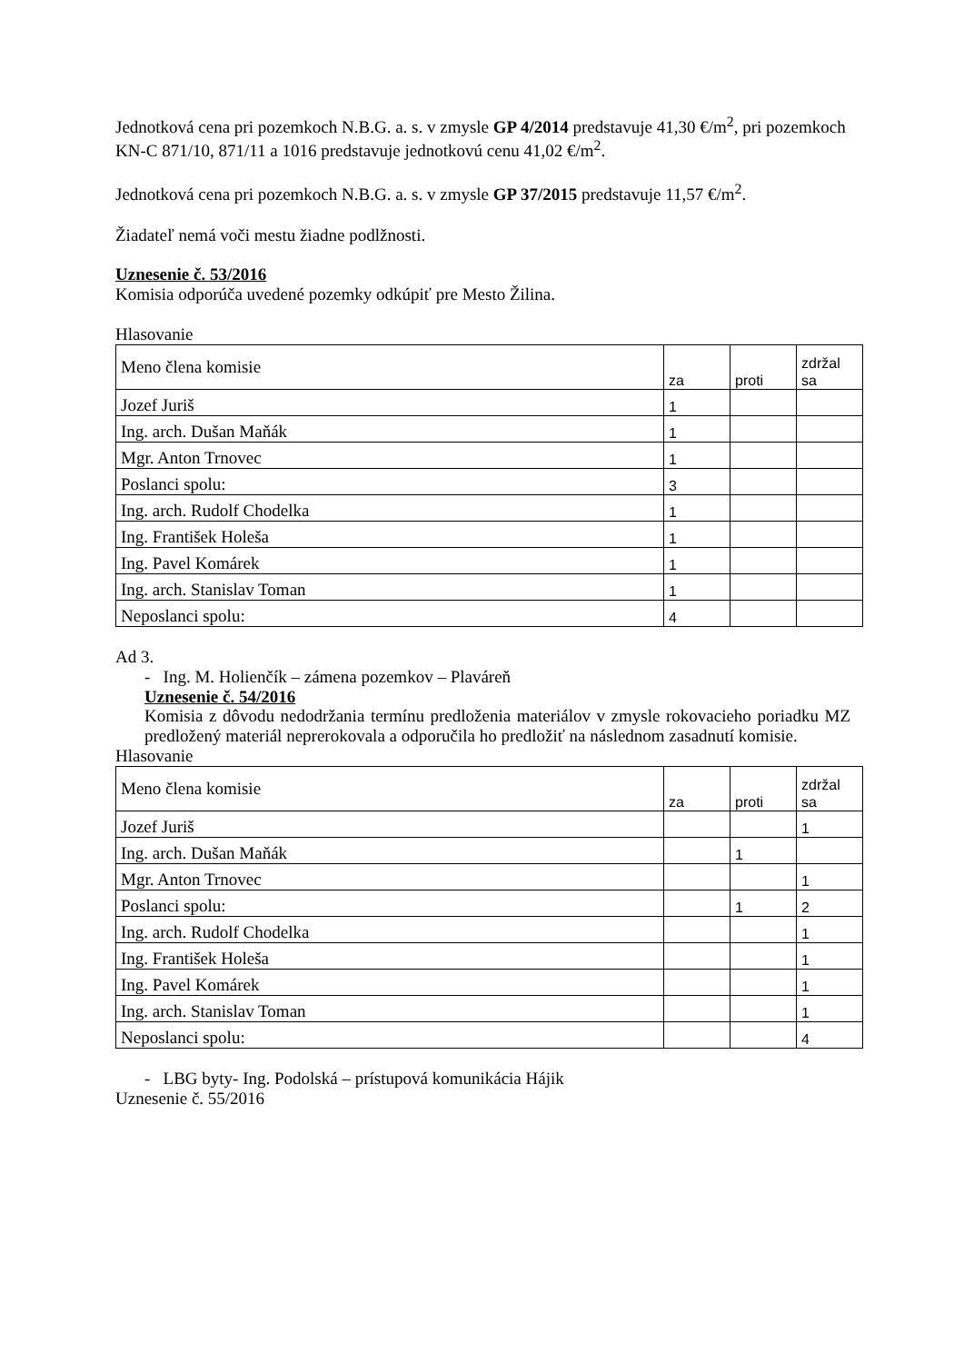Jednotková cena pri pozemkoch N.B.G. a. s. v zmysle GP 4/2014 predstavuje 41,30 €/m<sup>2</sup>, pri pozemkoch KN-C 871/10, 871/11 a 1016 predstavuje jednotkovú cenu 41,02 €/m<sup>2</sup>.
Jednotková cena pri pozemkoch N.B.G. a. s. v zmysle GP 37/2015 predstavuje 11,57 €/m<sup>2</sup>.
Žiadateľ nemá voči mestu žiadne podlžnosti.
Uznesenie č. 53/2016
Komisia odporúča uvedené pozemky odkúpiť pre Mesto Žilina.
Hlasovanie
| Meno člena komisie | za | proti | zdržal sa |
| --- | --- | --- | --- |
| Jozef Juriš | 1 | | |
| Ing. arch. Dušan Maňák | 1 | | |
| Mgr. Anton Trnovec | 1 | | |
| Poslanci spolu: | 3 | | |
| Ing. arch. Rudolf Chodelka | 1 | | |
| Ing. František Holeša | 1 | | |
| Ing. Pavel Komárek | 1 | | |
| Ing. arch. Stanislav Toman | 1 | | |
| Neposlanci spolu: | 4 | | |
Ad 3.
- Ing. M. Holienčík – zámena pozemkov – Plaváreň
Uznesenie č. 54/2016
Komisia z dôvodu nedodržania termínu predloženia materiálov v zmysle rokovacieho poriadku MZ predložený materiál neprerokovala a odporučila ho predložiť na následnom zasadnutí komisie.
Hlasovanie
| Meno člena komisie | za | proti | zdržal sa |
| --- | --- | --- | --- |
| Jozef Juriš | | | 1 |
| Ing. arch. Dušan Maňák | | 1 | |
| Mgr. Anton Trnovec | | | 1 |
| Poslanci spolu: | | 1 | 2 |
| Ing. arch. Rudolf Chodelka | | | 1 |
| Ing. František Holeša | | | 1 |
| Ing. Pavel Komárek | | | 1 |
| Ing. arch. Stanislav Toman | | | 1 |
| Neposlanci spolu: | | | 4 |
- LBG byty- Ing. Podolská – prístupová komunikácia Hájik
Uznesenie č. 55/2016